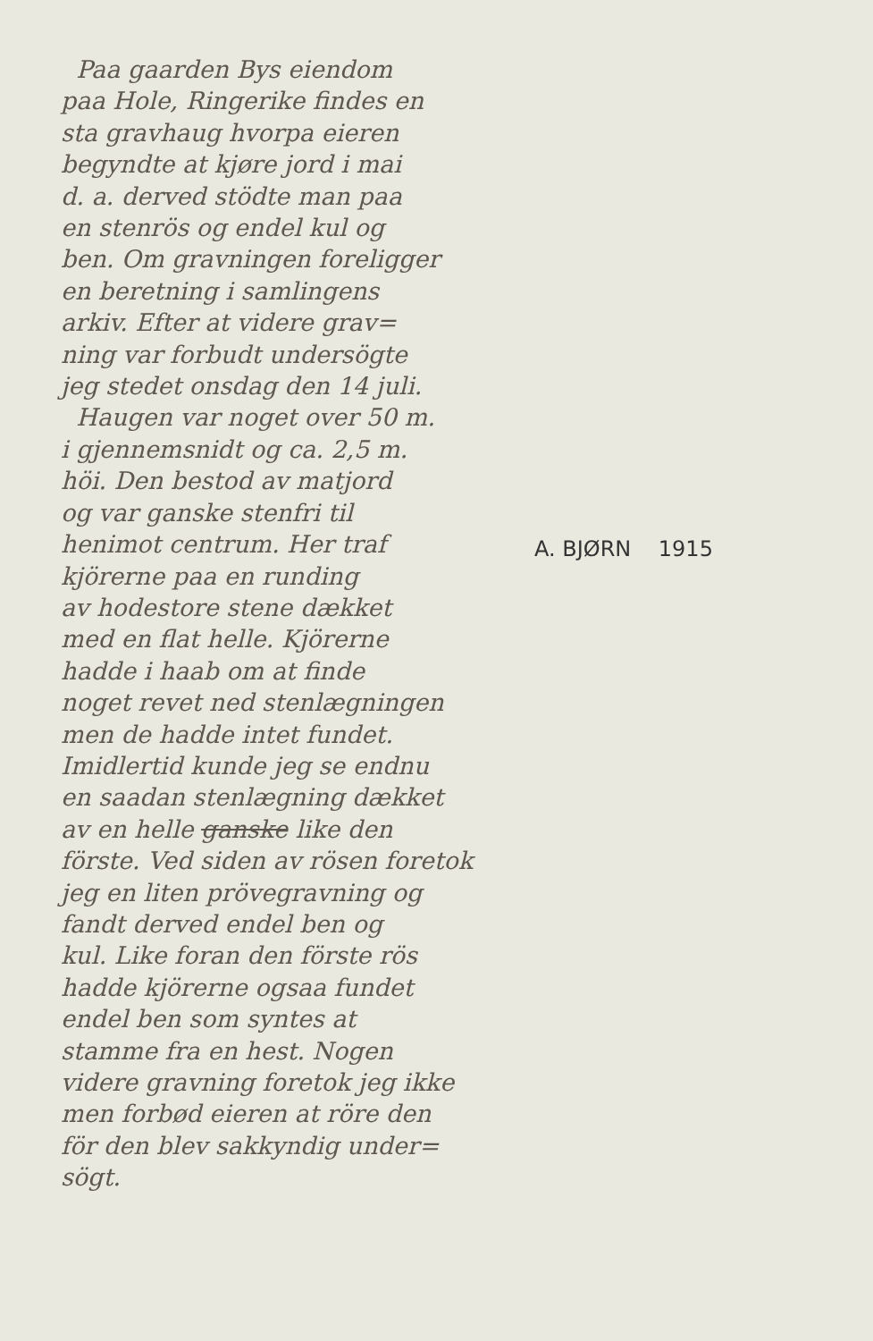Paa gaarden Bys eiendom
paa Hole, Ringerike findes en
sta gravhaug hvorpa eieren
begyndte at kjøre jord i mai
d. a. derved stödte man paa
en stenrös og endel kul og
ben. Om gravningen foreligger
en beretning i samlingens
arkiv. Efter at videre grav=
ning var forbudt undersögte
jeg stedet onsdag den 14 juli.
Haugen var noget over 50 m.
i gjennemsnidt og ca. 2,5 m.
höi. Den bestod av matjord
og var ganske stenfri til
henimot centrum. Her traf
kjörerne paa en runding
av hodestore stene dækket
med en flat helle. Kjörerne
hadde i haab om at finde
noget revet ned stenlægningen
men de hadde intet fundet.
Imidlertid kunde jeg se endnu
en saadan stenlægning dækket
av en helle ganske like den
förste. Ved siden av rösen foretok
jeg en liten prövegravning og
fandt derved endel ben og
kul. Like foran den förste rös
hadde kjörerne ogsaa fundet
endel ben som syntes at
stamme fra en hest. Nogen
videre gravning foretok jeg ikke
men forbød eieren at röre den
för den blev sakkyndig under=
sögt.
A. BJØRN 1915